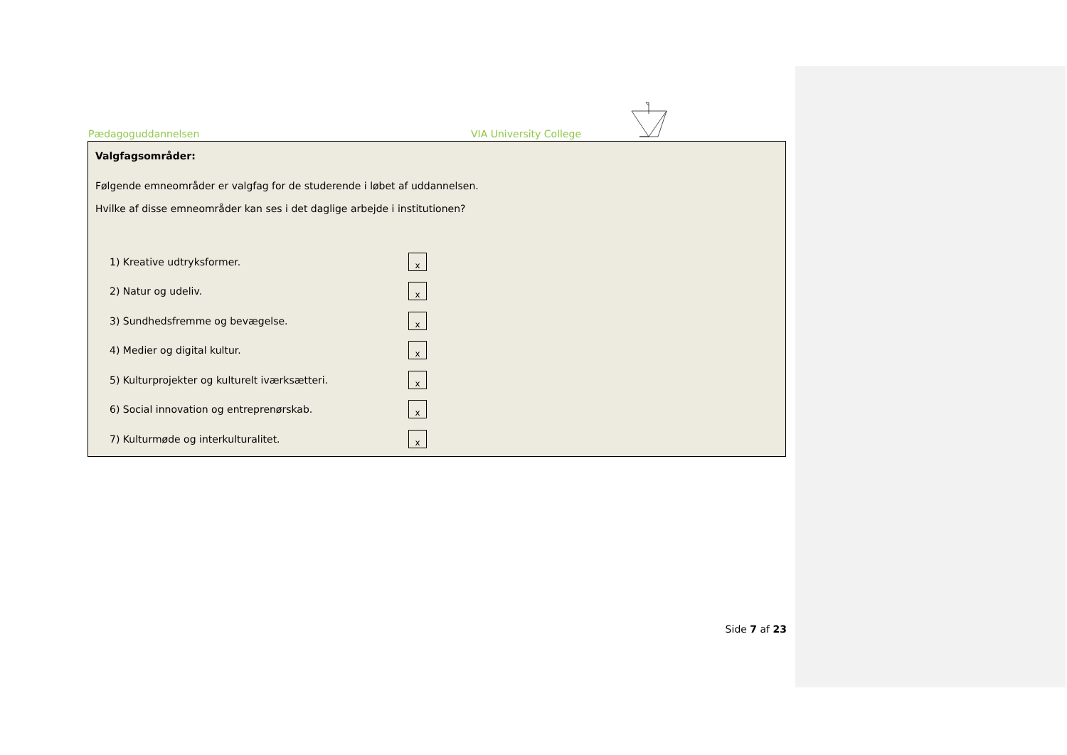Pædagoguddannelsen VIA University College
Valgfagsområder:
Følgende emneområder er valgfag for de studerende i løbet af uddannelsen.
Hvilke af disse emneområder kan ses i det daglige arbejde i institutionen?
1) Kreative udtryksformer. x
2) Natur og udeliv. x
3) Sundhedsfremme og bevægelse. x
4) Medier og digital kultur. x
5) Kulturprojekter og kulturelt iværksætteri. x
6) Social innovation og entreprenørskab. x
7) Kulturmøde og interkulturalitet. x
Side 7 af 23